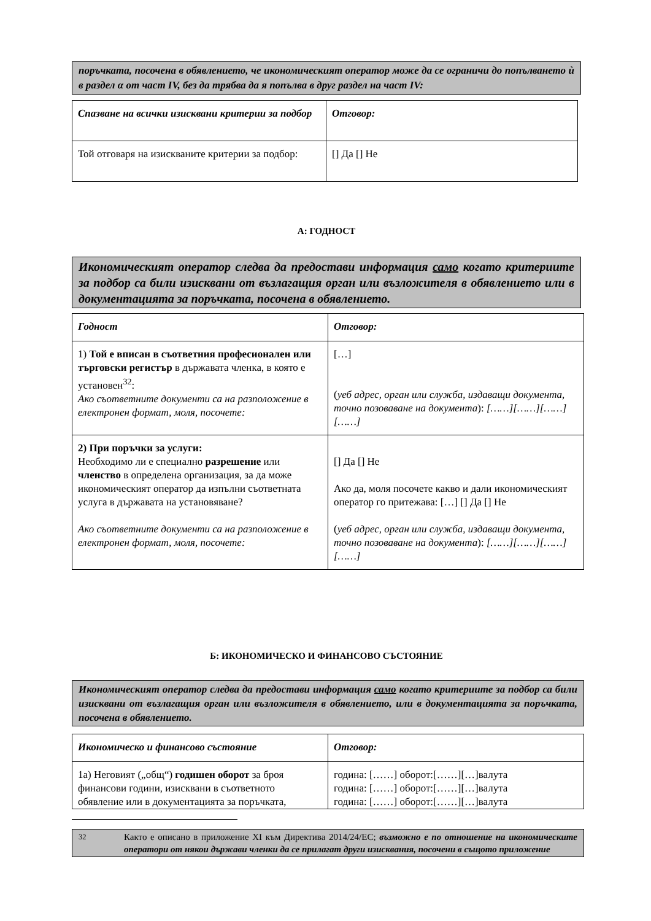поръчката, посочена в обявлението, че икономическият оператор може да се ограничи до попълването ѝ в раздел α от част IV, без да трябва да я попълва в друг раздел на част IV:
| Спазване на всички изисквани критерии за подбор | Отговор: |
| Той отговаря на изискваните критерии за подбор: | [] Да [] Не |
А: ГОДНОСТ
Икономическият оператор следва да предостави информация само когато критериите за подбор са били изисквани от възлагащия орган или възложителя в обявлението или в документацията за поръчката, посочена в обявлението.
| Годност | Отговор: |
| 1) Той е вписан в съответния професионален или търговски регистър в държавата членка, в която е установен<sup>32</sup>: Ако съответните документи са на разположение в електронен формат, моля, посочете: | […] ( уеб адрес, орган или служба, издаващи документа, точно позоваване на документа ): [……][……][……][……] |
| 2) При поръчки за услуги: Необходимо ли е специално разрешение или членство в определена организация, за да може икономическият оператор да изпълни съответната услуга в държавата на установяване? Ако съответните документи са на разположение в електронен формат, моля, посочете: | [] Да [] Не Ако да, моля посочете какво и дали икономическият оператор го притежава: […] [] Да [] Не ( уеб адрес, орган или служба, издаващи документа, точно позоваване на документа ): [……][……][……][……] |
Б: ИКОНОМИЧЕСКО И ФИНАНСОВО СЪСТОЯНИЕ
Икономическият оператор следва да предостави информация само когато критериите за подбор са били изисквани от възлагащия орган или възложителя в обявлението, или в документацията за поръчката, посочена в обявлението.
| Икономическо и финансово състояние | Отговор: |
| 1а) Неговият („общ“) годишен оборот за броя финансови години, изисквани в съответното обявление или в документацията за поръчката, | година: [……] оборот:[……][…]валута година: [……] оборот:[……][…]валута година: [……] оборот:[……][…]валута |
<sup>32</sup> Както е описано в приложение XI към Директива 2014/24/ЕС; възможно е по отношение на икономическите оператори от някои държави членки да се прилагат други изисквания, посочени в същото приложение